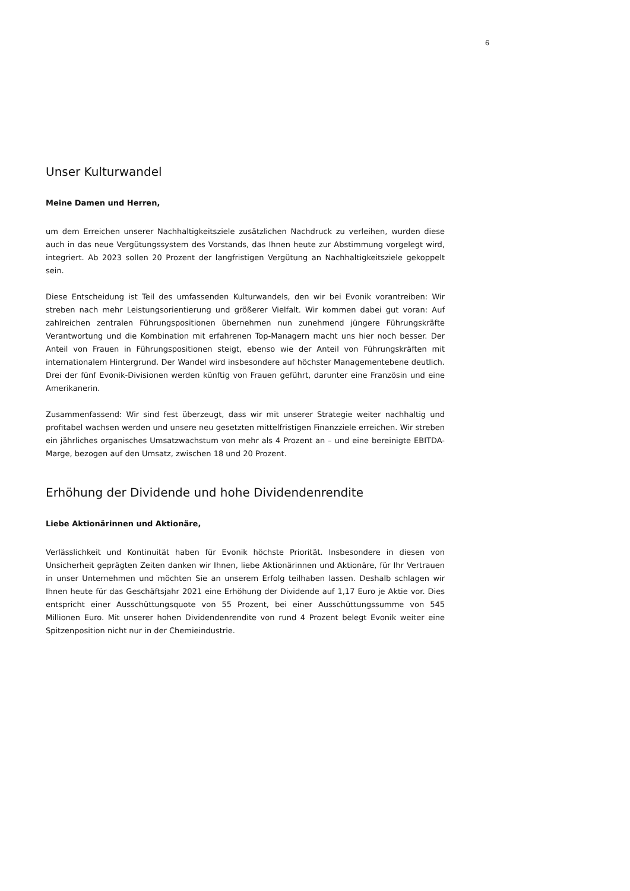6
Unser Kulturwandel
Meine Damen und Herren,
um dem Erreichen unserer Nachhaltigkeitsziele zusätzlichen Nachdruck zu verleihen, wurden diese auch in das neue Vergütungssystem des Vorstands, das Ihnen heute zur Abstimmung vorgelegt wird, integriert. Ab 2023 sollen 20 Prozent der langfristigen Vergütung an Nachhaltigkeitsziele gekoppelt sein.
Diese Entscheidung ist Teil des umfassenden Kulturwandels, den wir bei Evonik vorantreiben: Wir streben nach mehr Leistungsorientierung und größerer Vielfalt. Wir kommen dabei gut voran: Auf zahlreichen zentralen Führungspositionen übernehmen nun zunehmend jüngere Führungskräfte Verantwortung und die Kombination mit erfahrenen Top-Managern macht uns hier noch besser. Der Anteil von Frauen in Führungspositionen steigt, ebenso wie der Anteil von Führungskräften mit internationalem Hintergrund. Der Wandel wird insbesondere auf höchster Managementebene deutlich. Drei der fünf Evonik-Divisionen werden künftig von Frauen geführt, darunter eine Französin und eine Amerikanerin.
Zusammenfassend: Wir sind fest überzeugt, dass wir mit unserer Strategie weiter nachhaltig und profitabel wachsen werden und unsere neu gesetzten mittelfristigen Finanzziele erreichen. Wir streben ein jährliches organisches Umsatzwachstum von mehr als 4 Prozent an – und eine bereinigte EBITDA-Marge, bezogen auf den Umsatz, zwischen 18 und 20 Prozent.
Erhöhung der Dividende und hohe Dividendenrendite
Liebe Aktionärinnen und Aktionäre,
Verlässlichkeit und Kontinuität haben für Evonik höchste Priorität. Insbesondere in diesen von Unsicherheit geprägten Zeiten danken wir Ihnen, liebe Aktionärinnen und Aktionäre, für Ihr Vertrauen in unser Unternehmen und möchten Sie an unserem Erfolg teilhaben lassen. Deshalb schlagen wir Ihnen heute für das Geschäftsjahr 2021 eine Erhöhung der Dividende auf 1,17 Euro je Aktie vor. Dies entspricht einer Ausschüttungsquote von 55 Prozent, bei einer Ausschüttungssumme von 545 Millionen Euro. Mit unserer hohen Dividendenrendite von rund 4 Prozent belegt Evonik weiter eine Spitzenposition nicht nur in der Chemieindustrie.